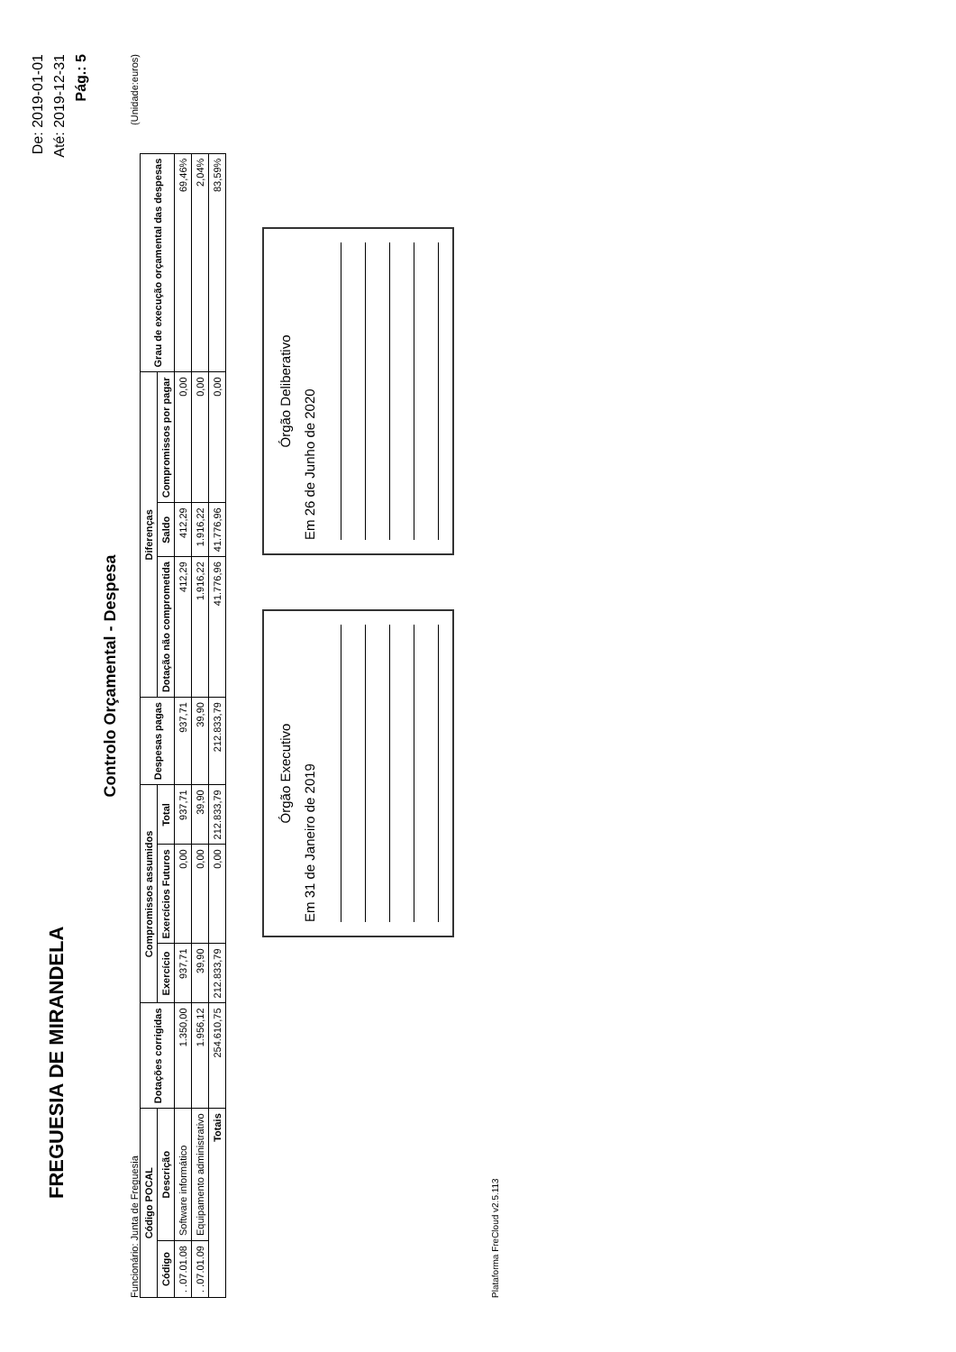FREGUESIA DE MIRANDELA
De: 2019-01-01
Até: 2019-12-31
Pág.: 5
Controlo Orçamental - Despesa
Funcionário: Junta de Freguesia (Unidade:euros)
| Código POCAL | | Dotações corrigidas | Compromissos assumidos | | | Despesas pagas | Diferenças | | | Grau de execução orçamental das despesas |
| --- | --- | --- | --- | --- | --- | --- | --- | --- | --- | --- |
| Código | Descrição | | Exercício | Exercícios Futuros | Total | | Dotação não comprometida | Saldo | Compromissos por pagar | |
| . .07.01.08 | Software informático | 1.350,00 | 937,71 | 0,00 | 937,71 | 937,71 | 412,29 | 412,29 | 0,00 | 69,46% |
| . .07.01.09 | Equipamento administrativo | 1.956,12 | 39,90 | 0,00 | 39,90 | 39,90 | 1.916,22 | 1.916,22 | 0,00 | 2,04% |
| Totais | | 254.610,75 | 212.833,79 | 0,00 | 212.833,79 | 212.833,79 | 41.776,96 | 41.776,96 | 0,00 | 83,59% |
Órgão Executivo
Em 31 de Janeiro de 2019
Órgão Deliberativo
Em 26 de Junho de 2020
Plataforma FreCloud v2.5.113